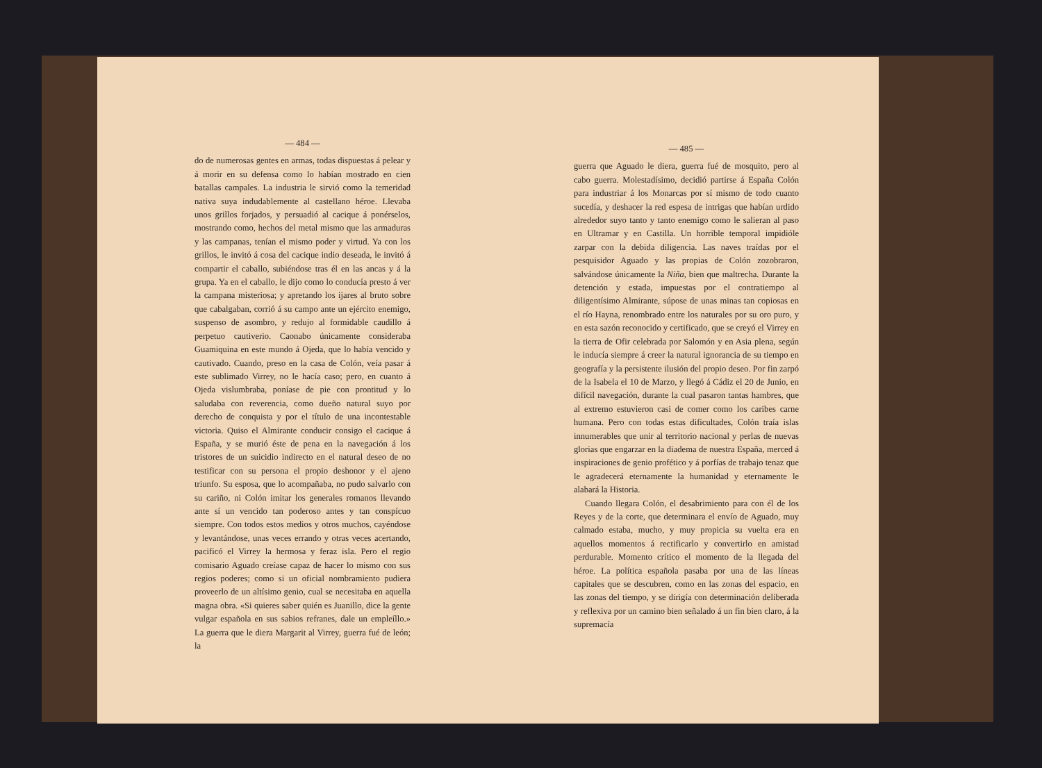— 484 —
do de numerosas gentes en armas, todas dispuestas á pelear y á morir en su defensa como lo habían mostrado en cien batallas campales. La industria le sirvió como la temeridad nativa suya indudablemente al castellano héroe. Llevaba unos grillos forjados, y persuadió al cacique á ponérselos, mostrando como, hechos del metal mismo que las armaduras y las campanas, tenían el mismo poder y virtud. Ya con los grillos, le invitó á cosa del cacique indio deseada, le invitó á compartir el caballo, subiéndose tras él en las ancas y á la grupa. Ya en el caballo, le dijo como lo conducía presto á ver la campana misteriosa; y apretando los ijares al bruto sobre que cabalgaban, corrió á su campo ante un ejército enemigo, suspenso de asombro, y redujo al formidable caudillo á perpetuo cautiverio. Caonabo únicamente consideraba Guamiquina en este mundo á Ojeda, que lo había vencido y cautivado. Cuando, preso en la casa de Colón, veía pasar á este sublimado Virrey, no le hacía caso; pero, en cuanto á Ojeda vislumbraba, poníase de pie con prontitud y lo saludaba con reverencia, como dueño natural suyo por derecho de conquista y por el título de una incontestable victoria. Quiso el Almirante conducir consigo el cacique á España, y se murió éste de pena en la navegación á los tristores de un suicidio indirecto en el natural deseo de no testificar con su persona el propio deshonor y el ajeno triunfo. Su esposa, que lo acompañaba, no pudo salvarlo con su cariño, ni Colón imitar los generales romanos llevando ante sí un vencido tan poderoso antes y tan conspícuo siempre. Con todos estos medios y otros muchos, cayéndose y levantándose, unas veces errando y otras veces acertando, pacificó el Virrey la hermosa y feraz isla. Pero el regio comisario Aguado creíase capaz de hacer lo mismo con sus regios poderes; como si un oficial nombramiento pudiera proveerlo de un altísimo genio, cual se necesitaba en aquella magna obra. «Si quieres saber quién es Juanillo, dice la gente vulgar española en sus sabios refranes, dale un empleíllo.» La guerra que le diera Margarit al Virrey, guerra fué de león; la
— 485 —
guerra que Aguado le diera, guerra fué de mosquito, pero al cabo guerra. Molestadísimo, decidió partirse á España Colón para industriar á los Monarcas por sí mismo de todo cuanto sucedía, y deshacer la red espesa de intrigas que habían urdido alrededor suyo tanto y tanto enemigo como le salieran al paso en Ultramar y en Castilla. Un horrible temporal impidióle zarpar con la debida diligencia. Las naves traídas por el pesquisidor Aguado y las propias de Colón zozobraron, salvándose únicamente la Niña, bien que maltrecha. Durante la detención y estada, impuestas por el contratiempo al diligentísimo Almirante, súpose de unas minas tan copiosas en el río Hayna, renombrado entre los naturales por su oro puro, y en esta sazón reconocido y certificado, que se creyó el Virrey en la tierra de Ofir celebrada por Salomón y en Asia plena, según le inducía siempre á creer la natural ignorancia de su tiempo en geografía y la persistente ilusión del propio deseo. Por fin zarpó de la Isabela el 10 de Marzo, y llegó á Cádiz el 20 de Junio, en difícil navegación, durante la cual pasaron tantas hambres, que al extremo estuvieron casi de comer como los caribes carne humana. Pero con todas estas dificultades, Colón traía islas innumerables que unir al territorio nacional y perlas de nuevas glorias que engarzar en la diadema de nuestra España, merced á inspiraciones de genio profético y á porfías de trabajo tenaz que le agradecerá eternamente la humanidad y eternamente le alabará la Historia.
Cuando llegara Colón, el desabrimiento para con él de los Reyes y de la corte, que determinara el envío de Aguado, muy calmado estaba, mucho, y muy propicia su vuelta era en aquellos momentos á rectificarlo y convertirlo en amistad perdurable. Momento crítico el momento de la llegada del héroe. La política española pasaba por una de las líneas capitales que se descubren, como en las zonas del espacio, en las zonas del tiempo, y se dirigía con determinación deliberada y reflexiva por un camino bien señalado á un fin bien claro, á la supremacía